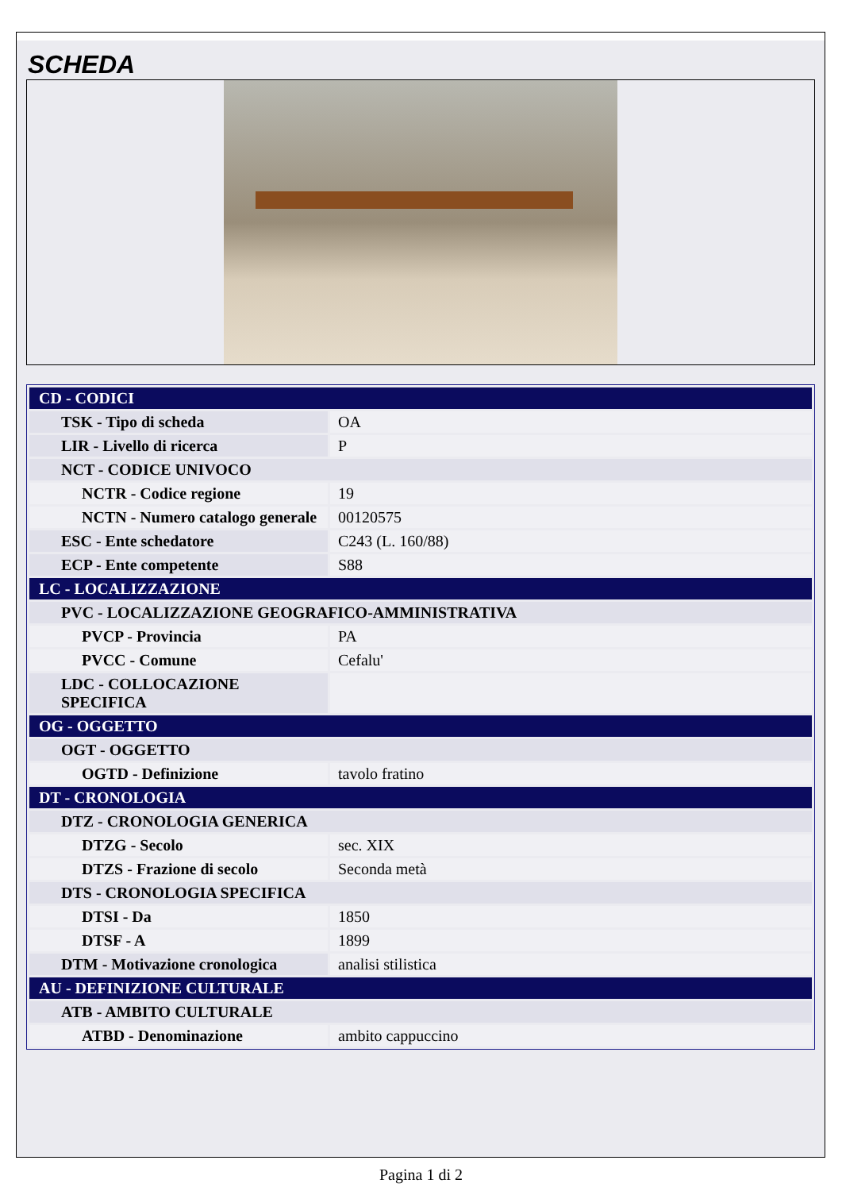SCHEDA
| CD - CODICI | |
| TSK - Tipo di scheda | OA |
| LIR - Livello di ricerca | P |
| NCT - CODICE UNIVOCO | |
| NCTR - Codice regione | 19 |
| NCTN - Numero catalogo generale | 00120575 |
| ESC - Ente schedatore | C243 (L. 160/88) |
| ECP - Ente competente | S88 |
| LC - LOCALIZZAZIONE | |
| PVC - LOCALIZZAZIONE GEOGRAFICO-AMMINISTRATIVA | |
| PVCP - Provincia | PA |
| PVCC - Comune | Cefalu' |
| LDC - COLLOCAZIONE SPECIFICA | |
| OG - OGGETTO | |
| OGT - OGGETTO | |
| OGTD - Definizione | tavolo fratino |
| DT - CRONOLOGIA | |
| DTZ - CRONOLOGIA GENERICA | |
| DTZG - Secolo | sec. XIX |
| DTZS - Frazione di secolo | Seconda metà |
| DTS - CRONOLOGIA SPECIFICA | |
| DTSI - Da | 1850 |
| DTSF - A | 1899 |
| DTM - Motivazione cronologica | analisi stilistica |
| AU - DEFINIZIONE CULTURALE | |
| ATB - AMBITO CULTURALE | |
| ATBD - Denominazione | ambito cappuccino |
Pagina 1 di 2